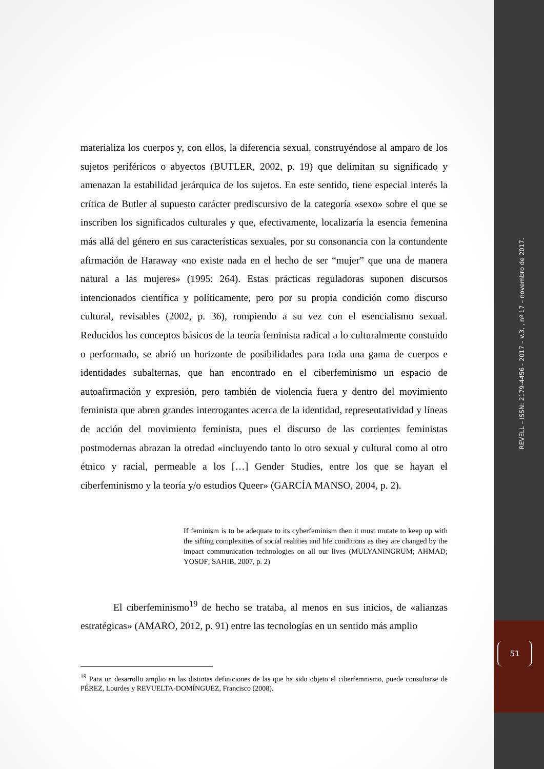materializa los cuerpos y, con ellos, la diferencia sexual, construyéndose al amparo de los sujetos periféricos o abyectos (BUTLER, 2002, p. 19) que delimitan su significado y amenazan la estabilidad jerárquica de los sujetos. En este sentido, tiene especial interés la crítica de Butler al supuesto carácter prediscursivo de la categoría «sexo» sobre el que se inscriben los significados culturales y que, efectivamente, localizaría la esencia femenina más allá del género en sus características sexuales, por su consonancia con la contundente afirmación de Haraway «no existe nada en el hecho de ser “mujer” que una de manera natural a las mujeres» (1995: 264). Estas prácticas reguladoras suponen discursos intencionados científica y políticamente, pero por su propia condición como discurso cultural, revisables (2002, p. 36), rompiendo a su vez con el esencialismo sexual. Reducidos los conceptos básicos de la teoría feminista radical a lo culturalmente constuido o performado, se abrió un horizonte de posibilidades para toda una gama de cuerpos e identidades subalternas, que han encontrado en el ciberfeminismo un espacio de autoafirmación y expresión, pero también de violencia fuera y dentro del movimiento feminista que abren grandes interrogantes acerca de la identidad, representatividad y líneas de acción del movimiento feminista, pues el discurso de las corrientes feministas postmodernas abrazan la otredad «incluyendo tanto lo otro sexual y cultural como al otro étnico y racial, permeable a los […] Gender Studies, entre los que se hayan el ciberfeminismo y la teoría y/o estudios Queer» (GARCÍA MANSO, 2004, p. 2).
If feminism is to be adequate to its cyberfeminism then it must mutate to keep up with the sifting complexities of social realities and life conditions as they are changed by the impact communication technologies on all our lives (MULYANINGRUM; AHMAD; YOSOF; SAHIB, 2007, p. 2)
El ciberfeminismo<sup>19</sup> de hecho se trataba, al menos en sus inicios, de «alianzas estratégicas» (AMARO, 2012, p. 91) entre las tecnologías en un sentido más amplio
<sup>19</sup> Para un desarrollo amplio en las distintas definiciones de las que ha sido objeto el ciberfemnismo, puede consultarse de PÉREZ, Lourdes y REVUELTA-DOMÍNGUEZ, Francisco (2008).
REVELL – ISSN: 2179-4456 - 2017 – v.3, , nº.17 – novembro de 2017.
51